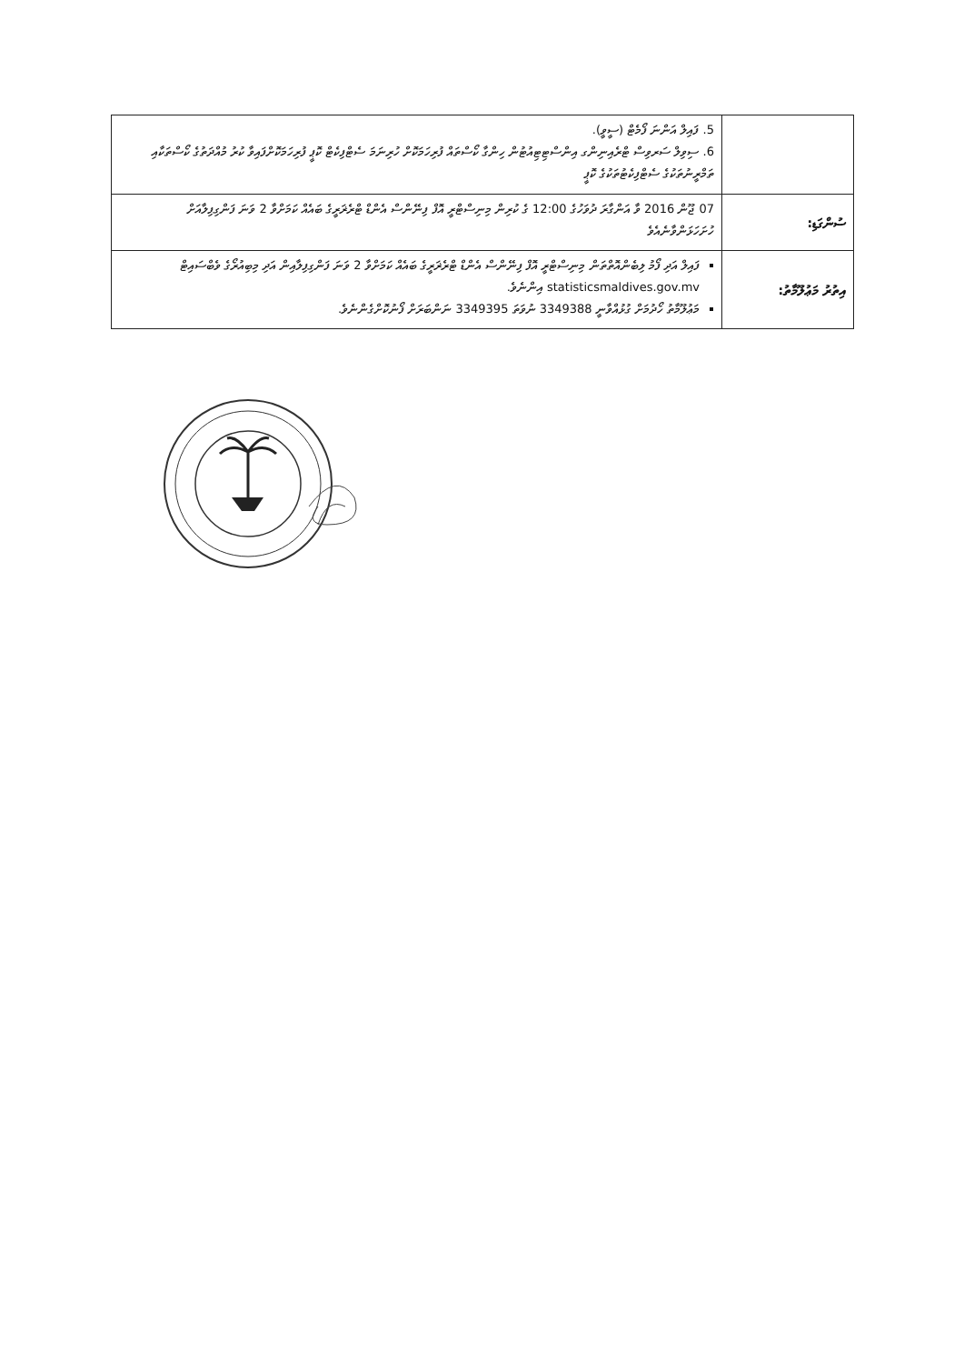| | 5. ފައިލް އަންނަ ފޯމެޓް (ސީވީ). 6. ސިވިލް ސަރވިސް ޓްރެއިނިންގ އިންސްޓިޓިއުޓުން ހިންގާ ކޯސްތައް ފުރިހަމަކޮށް ހުރިނަމަ ސެޓްފިކެޓް ކޮޕީ ފުރިހަމަކޮށްފައިވާ ކުރު މުއްދަތުގެ ކޯސްތަކާއި ތަމްރީނުތަކުގެ ސެޓްފިކެޓުތަކުގެ ކޮޕީ |
| ސުންގަޑި: | 07 ޖޫން 2016 ވާ އަންގާރަ ދުވަހުގެ 12:00 ގެ ކުރިން މިނިސްޓްރީ އޮފް ފިނޭންސް އެންޑް ޓްރެޜަރީގެ ބައެއް ކަމަށްވާ 2 ވަނަ ފަންގިފިލާއަށް ހުށަހަޅަންވާނެއެވެ |
| އިތުރު މަޢުލޫމާތު: | ފައިލް އަދި ފޯމު ލިބެންއޮތްތަން މިނިސްޓްރީ އޮފް ފިނޭންސް އެންޑް ޓްރެޜަރީގެ ބައެއް ކަމަށްވާ 2 ވަނަ ފަންގިފިލާއިން އަދި މިބިއުރޯގެ ވެބްސައިޓް statisticsmaldives.gov.mv އިންނެވެ. މަޢުލޫމާތު ހޯދުމަށް ގުޅުއްވާނީ 3349388 ނުވަތަ 3349395 ނަންބަރަށް ފޯނުކޮށްގެންނެވެ. |